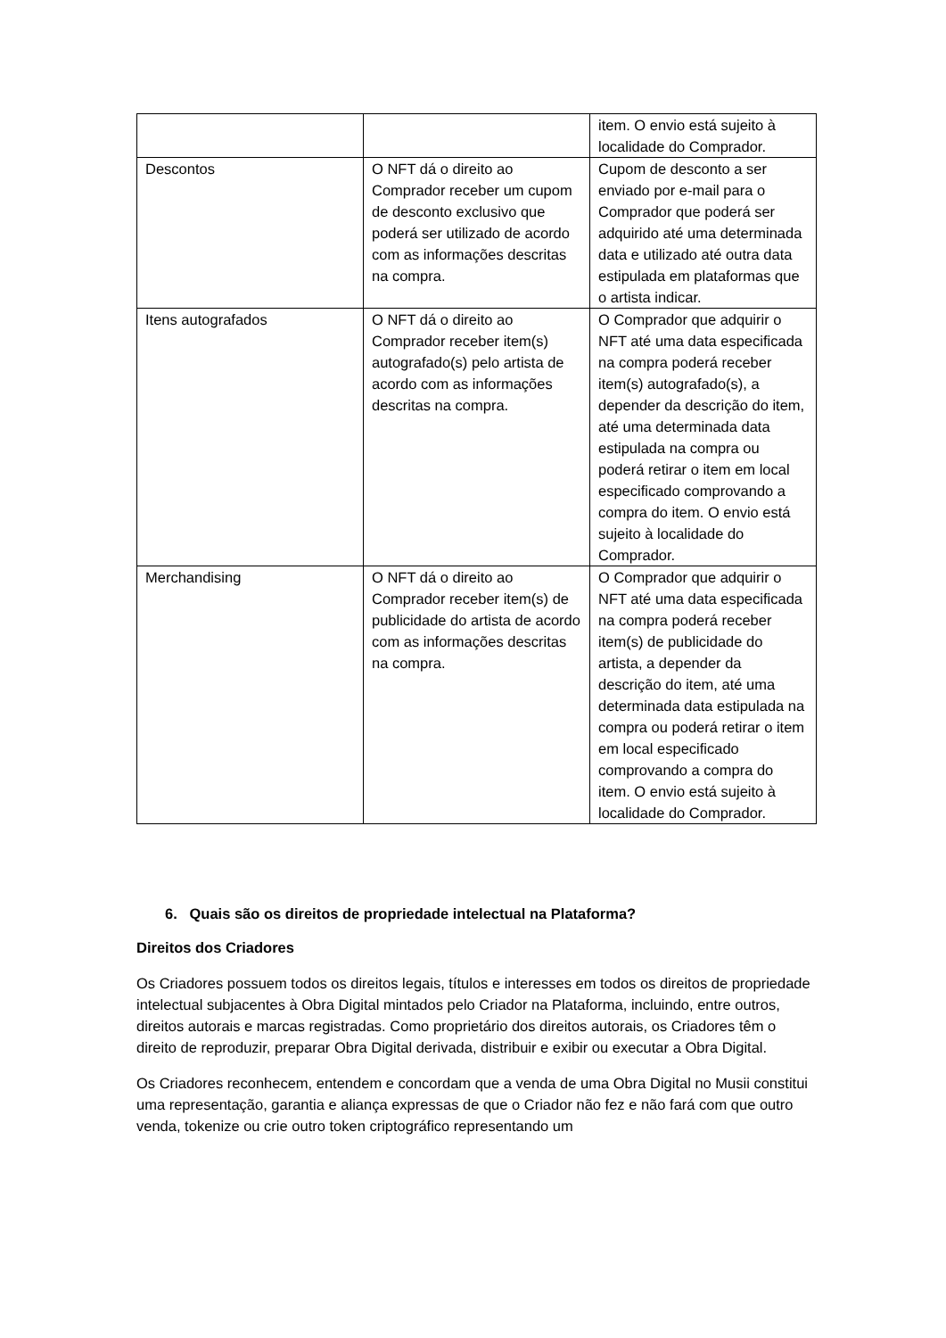| | | item. O envio está sujeito à localidade do Comprador. |
| Descontos | O NFT dá o direito ao Comprador receber um cupom de desconto exclusivo que poderá ser utilizado de acordo com as informações descritas na compra. | Cupom de desconto a ser enviado por e-mail para o Comprador que poderá ser adquirido até uma determinada data e utilizado até outra data estipulada em plataformas que o artista indicar. |
| Itens autografados | O NFT dá o direito ao Comprador receber item(s) autografado(s) pelo artista de acordo com as informações descritas na compra. | O Comprador que adquirir o NFT até uma data especificada na compra poderá receber item(s) autografado(s), a depender da descrição do item, até uma determinada data estipulada na compra ou poderá retirar o item em local especificado comprovando a compra do item. O envio está sujeito à localidade do Comprador. |
| Merchandising | O NFT dá o direito ao Comprador receber item(s) de publicidade do artista de acordo com as informações descritas na compra. | O Comprador que adquirir o NFT até uma data especificada na compra poderá receber item(s) de publicidade do artista, a depender da descrição do item, até uma determinada data estipulada na compra ou poderá retirar o item em local especificado comprovando a compra do item. O envio está sujeito à localidade do Comprador. |
6. Quais são os direitos de propriedade intelectual na Plataforma?
Direitos dos Criadores
Os Criadores possuem todos os direitos legais, títulos e interesses em todos os direitos de propriedade intelectual subjacentes à Obra Digital mintados pelo Criador na Plataforma, incluindo, entre outros, direitos autorais e marcas registradas. Como proprietário dos direitos autorais, os Criadores têm o direito de reproduzir, preparar Obra Digital derivada, distribuir e exibir ou executar a Obra Digital.
Os Criadores reconhecem, entendem e concordam que a venda de uma Obra Digital no Musii constitui uma representação, garantia e aliança expressas de que o Criador não fez e não fará com que outro venda, tokenize ou crie outro token criptográfico representando um